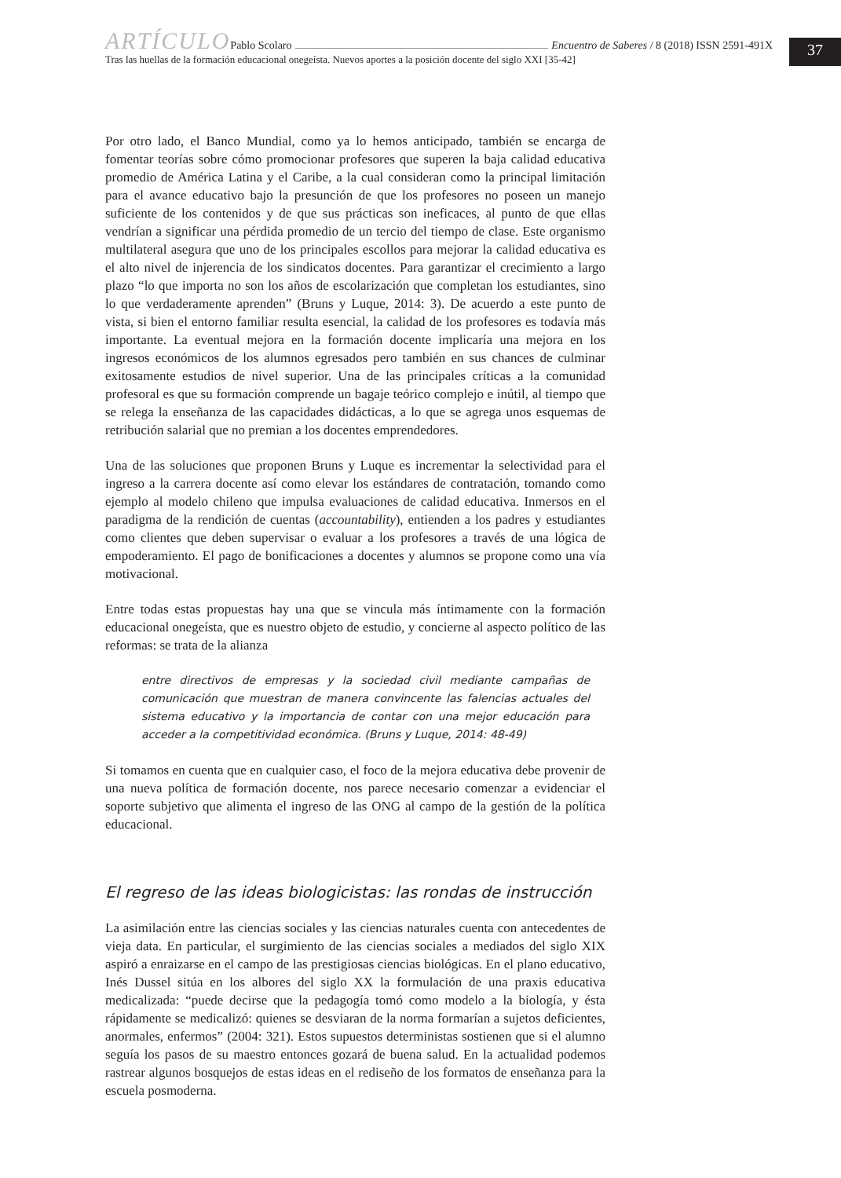37
ARTÍCULO Pablo Scolaro Encuentro de Saberes / 8 (2018) ISSN 2591-491X
Tras las huellas de la formación educacional onegeísta. Nuevos aportes a la posición docente del siglo XXI [35-42]
Por otro lado, el Banco Mundial, como ya lo hemos anticipado, también se encarga de fomentar teorías sobre cómo promocionar profesores que superen la baja calidad educativa promedio de América Latina y el Caribe, a la cual consideran como la principal limitación para el avance educativo bajo la presunción de que los profesores no poseen un manejo suficiente de los contenidos y de que sus prácticas son ineficaces, al punto de que ellas vendrían a significar una pérdida promedio de un tercio del tiempo de clase. Este organismo multilateral asegura que uno de los principales escollos para mejorar la calidad educativa es el alto nivel de injerencia de los sindicatos docentes. Para garantizar el crecimiento a largo plazo “lo que importa no son los años de escolarización que completan los estudiantes, sino lo que verdaderamente aprenden” (Bruns y Luque, 2014: 3). De acuerdo a este punto de vista, si bien el entorno familiar resulta esencial, la calidad de los profesores es todavía más importante. La eventual mejora en la formación docente implicaría una mejora en los ingresos económicos de los alumnos egresados pero también en sus chances de culminar exitosamente estudios de nivel superior. Una de las principales críticas a la comunidad profesoral es que su formación comprende un bagaje teórico complejo e inútil, al tiempo que se relega la enseñanza de las capacidades didácticas, a lo que se agrega unos esquemas de retribución salarial que no premian a los docentes emprendedores.
Una de las soluciones que proponen Bruns y Luque es incrementar la selectividad para el ingreso a la carrera docente así como elevar los estándares de contratación, tomando como ejemplo al modelo chileno que impulsa evaluaciones de calidad educativa. Inmersos en el paradigma de la rendición de cuentas (accountability), entienden a los padres y estudiantes como clientes que deben supervisar o evaluar a los profesores a través de una lógica de empoderamiento. El pago de bonificaciones a docentes y alumnos se propone como una vía motivacional.
Entre todas estas propuestas hay una que se vincula más íntimamente con la formación educacional onegeísta, que es nuestro objeto de estudio, y concierne al aspecto político de las reformas: se trata de la alianza
entre directivos de empresas y la sociedad civil mediante campañas de comunicación que muestran de manera convincente las falencias actuales del sistema educativo y la importancia de contar con una mejor educación para acceder a la competitividad económica. (Bruns y Luque, 2014: 48-49)
Si tomamos en cuenta que en cualquier caso, el foco de la mejora educativa debe provenir de una nueva política de formación docente, nos parece necesario comenzar a evidenciar el soporte subjetivo que alimenta el ingreso de las ONG al campo de la gestión de la política educacional.
El regreso de las ideas biologicistas: las rondas de instrucción
La asimilación entre las ciencias sociales y las ciencias naturales cuenta con antecedentes de vieja data. En particular, el surgimiento de las ciencias sociales a mediados del siglo XIX aspiró a enraizarse en el campo de las prestigiosas ciencias biológicas. En el plano educativo, Inés Dussel sitúa en los albores del siglo XX la formulación de una praxis educativa medicalizada: “puede decirse que la pedagogía tomó como modelo a la biología, y ésta rápidamente se medicalizó: quienes se desviaran de la norma formarían a sujetos deficientes, anormales, enfermos” (2004: 321). Estos supuestos deterministas sostienen que si el alumno seguía los pasos de su maestro entonces gozará de buena salud. En la actualidad podemos rastrear algunos bosquejos de estas ideas en el rediseño de los formatos de enseñanza para la escuela posmoderna.